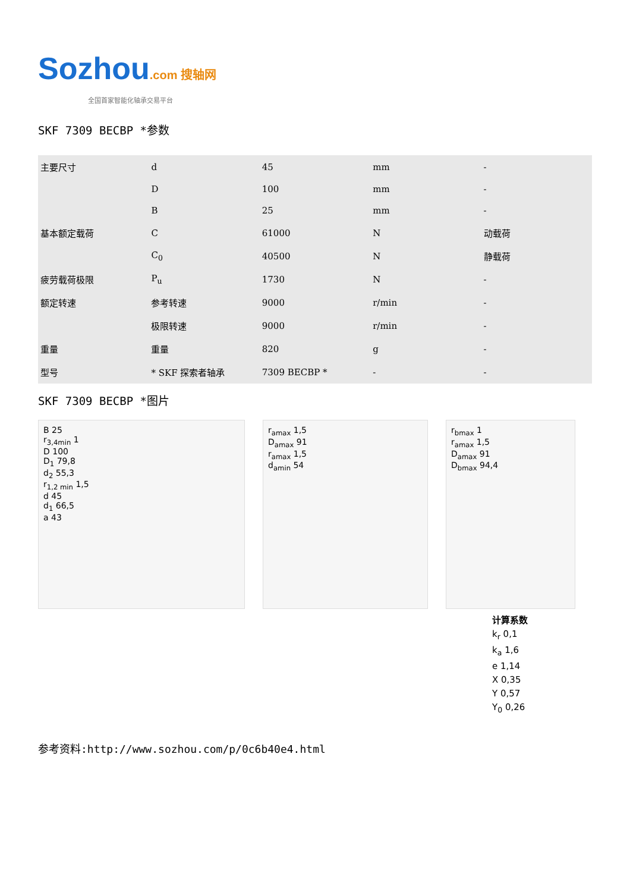Sozhou.com 搜轴网
全国首家智能化轴承交易平台
SKF 7309 BECBP *参数
| 主要尺寸 | d | 45 | mm | - |
| | D | 100 | mm | - |
| | B | 25 | mm | - |
| 基本额定载荷 | C | 61000 | N | 动载荷 |
| | C<sub>0</sub> | 40500 | N | 静载荷 |
| 疲劳载荷极限 | P<sub>u</sub> | 1730 | N | - |
| 额定转速 | 参考转速 | 9000 | r/min | - |
| | 极限转速 | 9000 | r/min | - |
| 重量 | 重量 | 820 | g | - |
| 型号 | * SKF 探索者轴承 | 7309 BECBP * | - | - |
SKF 7309 BECBP *图片
B 25
r<sub>3,4min</sub> 1
D 100
D<sub>1</sub> 79,8
d<sub>2</sub> 55,3
r<sub>1,2 min</sub> 1,5
d 45
d<sub>1</sub> 66,5
a 43
r<sub>amax</sub> 1,5
D<sub>amax</sub> 91
r<sub>amax</sub> 1,5
d<sub>amin</sub> 54
r<sub>bmax</sub> 1
r<sub>amax</sub> 1,5
D<sub>amax</sub> 91
D<sub>bmax</sub> 94,4
计算系数
k<sub>r</sub> 0,1
k<sub>a</sub> 1,6
e 1,14
X 0,35
Y 0,57
Y<sub>0</sub> 0,26
参考资料:http://www.sozhou.com/p/0c6b40e4.html